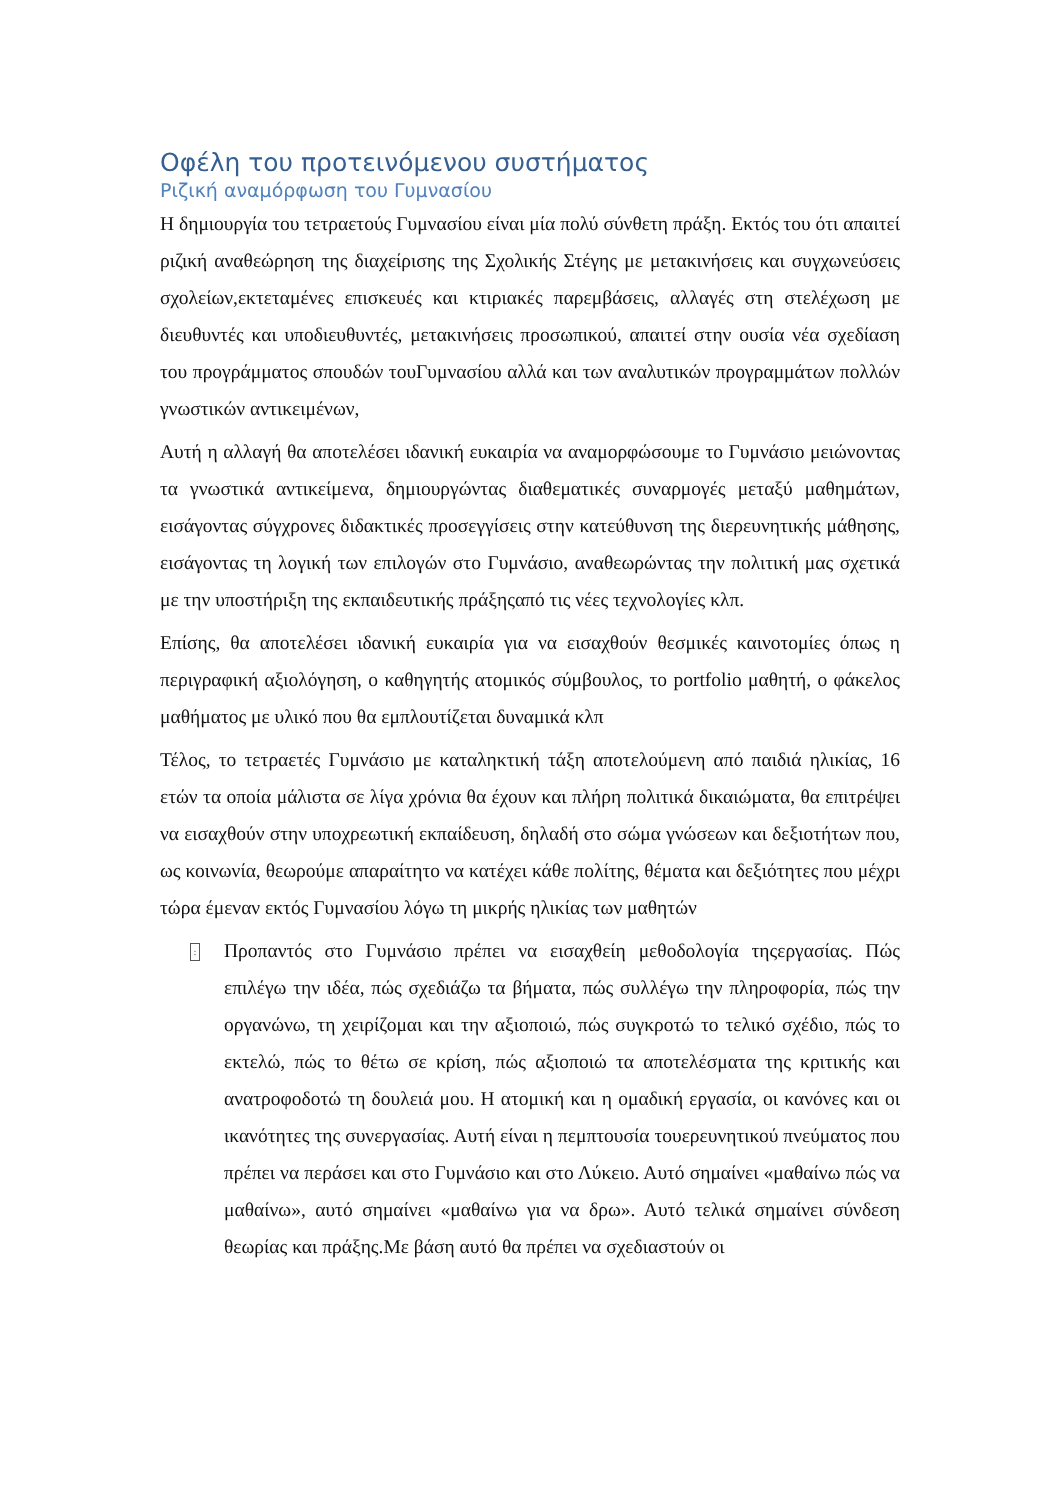Οφέλη του προτεινόμενου συστήματος
Ριζική αναμόρφωση του Γυμνασίου
Η δημιουργία του τετραετούς Γυμνασίου είναι μία πολύ σύνθετη πράξη. Εκτός του ότι απαιτεί ριζική αναθεώρηση της διαχείρισης της Σχολικής Στέγης με μετακινήσεις και συγχωνεύσεις σχολείων,εκτεταμένες επισκευές και κτιριακές παρεμβάσεις, αλλαγές στη στελέχωση με διευθυντές και υποδιευθυντές, μετακινήσεις προσωπικού, απαιτεί στην ουσία νέα σχεδίαση του προγράμματος σπουδών τουΓυμνασίου αλλά και των αναλυτικών προγραμμάτων πολλών γνωστικών αντικειμένων,
Αυτή η αλλαγή θα αποτελέσει ιδανική ευκαιρία να αναμορφώσουμε το Γυμνάσιο μειώνοντας τα γνωστικά αντικείμενα, δημιουργώντας διαθεματικές συναρμογές μεταξύ μαθημάτων, εισάγοντας σύγχρονες διδακτικές προσεγγίσεις στην κατεύθυνση της διερευνητικής μάθησης, εισάγοντας τη λογική των επιλογών στο Γυμνάσιο, αναθεωρώντας την πολιτική μας σχετικά με την υποστήριξη της εκπαιδευτικής πράξηςαπό τις νέες τεχνολογίες κλπ.
Επίσης, θα αποτελέσει ιδανική ευκαιρία για να εισαχθούν θεσμικές καινοτομίες όπως η περιγραφική αξιολόγηση, ο καθηγητής ατομικός σύμβουλος, το portfolio μαθητή, ο φάκελος μαθήματος με υλικό που θα εμπλουτίζεται δυναμικά κλπ
Τέλος, το τετραετές Γυμνάσιο με καταληκτική τάξη αποτελούμενη από παιδιά ηλικίας, 16 ετών τα οποία μάλιστα σε λίγα χρόνια θα έχουν και πλήρη πολιτικά δικαιώματα, θα επιτρέψει να εισαχθούν στην υποχρεωτική εκπαίδευση, δηλαδή στο σώμα γνώσεων και δεξιοτήτων που, ως κοινωνία, θεωρούμε απαραίτητο να κατέχει κάθε πολίτης, θέματα και δεξιότητες που μέχρι τώρα έμεναν εκτός Γυμνασίου λόγω τη μικρής ηλικίας των μαθητών
:
Προπαντός στο Γυμνάσιο πρέπει να εισαχθείη μεθοδολογία τηςεργασίας. Πώς επιλέγω την ιδέα, πώς σχεδιάζω τα βήματα, πώς συλλέγω την πληροφορία, πώς την οργανώνω, τη χειρίζομαι και την αξιοποιώ, πώς συγκροτώ το τελικό σχέδιο, πώς το εκτελώ, πώς το θέτω σε κρίση, πώς αξιοποιώ τα αποτελέσματα της κριτικής και ανατροφοδοτώ τη δουλειά μου. Η ατομική και η ομαδική εργασία, οι κανόνες και οι ικανότητες της συνεργασίας. Αυτή είναι η πεμπτουσία τουερευνητικού πνεύματος που πρέπει να περάσει και στο Γυμνάσιο και στο Λύκειο. Αυτό σημαίνει «μαθαίνω πώς να μαθαίνω», αυτό σημαίνει «μαθαίνω για να δρω». Αυτό τελικά σημαίνει σύνδεση θεωρίας και πράξης.Με βάση αυτό θα πρέπει να σχεδιαστούν οι